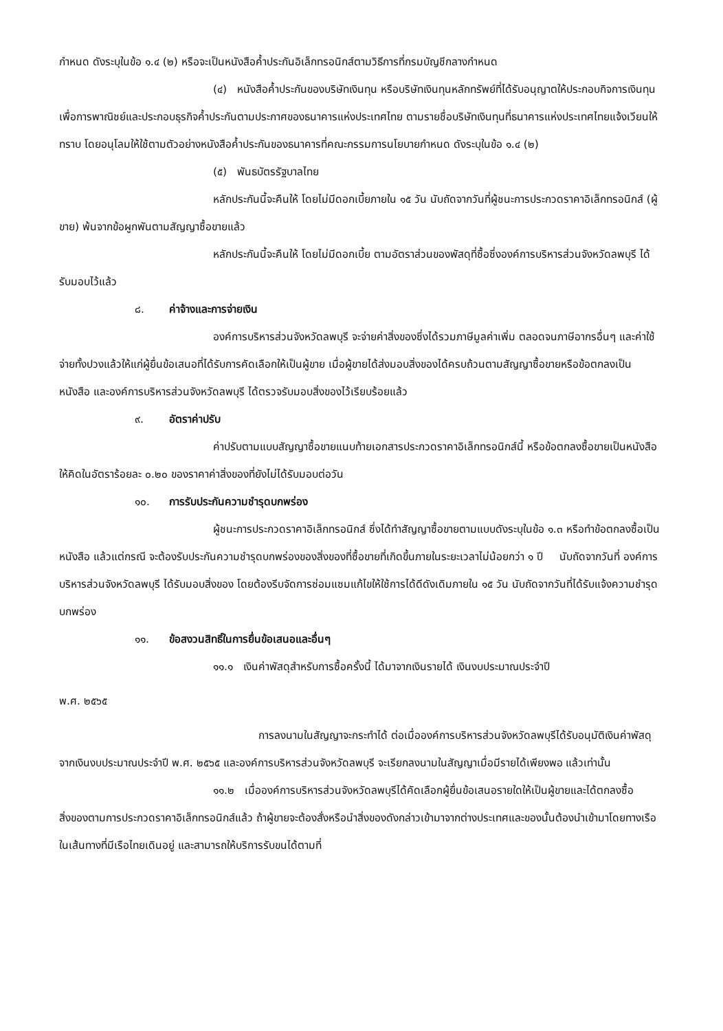กำหนด ดังระบุในข้อ ๑.๔ (๒) หรือจะเป็นหนังสือค้ำประกันอิเล็กทรอนิกส์ตามวิธีการที่กรมบัญชีกลางกำหนด
(๔) หนังสือค้ำประกันของบริษัทเงินทุน หรือบริษัทเงินทุนหลักทรัพย์ที่ได้รับอนุญาตให้ประกอบกิจการเงินทุนเพื่อการพาณิชย์และประกอบธุรกิจค้ำประกันตามประกาศของธนาคารแห่งประเทศไทย ตามรายชื่อบริษัทเงินทุนที่ธนาคารแห่งประเทศไทยแจ้งเวียนให้ทราบ โดยอนุโลมให้ใช้ตามตัวอย่างหนังสือค้ำประกันของธนาคารที่คณะกรรมการนโยบายกำหนด ดังระบุในข้อ ๑.๔ (๒)
(๕) พันธบัตรรัฐบาลไทย
หลักประกันนี้จะคืนให้ โดยไม่มีดอกเบี้ยภายใน ๑๕ วัน นับถัดจากวันที่ผู้ชนะการประกวดราคาอิเล็กทรอนิกส์ (ผู้ขาย) พ้นจากข้อผูกพันตามสัญญาซื้อขายแล้ว
หลักประกันนี้จะคืนให้ โดยไม่มีดอกเบี้ย ตามอัตราส่วนของพัสดุที่ซื้อซึ่งองค์การบริหารส่วนจังหวัดลพบุรี ได้รับมอบไว้แล้ว
๘. ค่าจ้างและการจ่ายเงิน
องค์การบริหารส่วนจังหวัดลพบุรี จะจ่ายค่าสิ่งของซึ่งได้รวมภาษีมูลค่าเพิ่ม ตลอดจนภาษีอากรอื่นๆ และค่าใช้จ่ายทั้งปวงแล้วให้แก่ผู้ยื่นข้อเสนอที่ได้รับการคัดเลือกให้เป็นผู้ขาย เมื่อผู้ขายได้ส่งมอบสิ่งของได้ครบถ้วนตามสัญญาซื้อขายหรือข้อตกลงเป็นหนังสือ และองค์การบริหารส่วนจังหวัดลพบุรี ได้ตรวจรับมอบสิ่งของไว้เรียบร้อยแล้ว
๙. อัตราค่าปรับ
ค่าปรับตามแบบสัญญาซื้อขายแนบท้ายเอกสารประกวดราคาอิเล็กทรอนิกส์นี้ หรือข้อตกลงซื้อขายเป็นหนังสือ ให้คิดในอัตราร้อยละ ๐.๒๐ ของราคาค่าสิ่งของที่ยังไม่ได้รับมอบต่อวัน
๑๐. การรับประกันความชำรุดบกพร่อง
ผู้ชนะการประกวดราคาอิเล็กทรอนิกส์ ซึ่งได้ทำสัญญาซื้อขายตามแบบดังระบุในข้อ ๑.๓ หรือทำข้อตกลงซื้อเป็นหนังสือ แล้วแต่กรณี จะต้องรับประกันความชำรุดบกพร่องของสิ่งของที่ซื้อขายที่เกิดขึ้นภายในระยะเวลาไม่น้อยกว่า ๑ ปี นับถัดจากวันที่ องค์การบริหารส่วนจังหวัดลพบุรี ได้รับมอบสิ่งของ โดยต้องรีบจัดการซ่อมแซมแก้ไขให้ใช้การได้ดีดังเดิมภายใน ๑๕ วัน นับถัดจากวันที่ได้รับแจ้งความชำรุดบกพร่อง
๑๑. ข้อสงวนสิทธิ์ในการยื่นข้อเสนอและอื่นๆ
๑๑.๑ เงินค่าพัสดุสำหรับการซื้อครั้งนี้ ได้มาจากเงินรายได้ เงินงบประมาณประจำปี
พ.ศ. ๒๕๖๕
การลงนามในสัญญาจะกระทำได้ ต่อเมื่อองค์การบริหารส่วนจังหวัดลพบุรีได้รับอนุมัติเงินค่าพัสดุจากเงินงบประมาณประจำปี พ.ศ. ๒๕๖๕ และองค์การบริหารส่วนจังหวัดลพบุรี จะเรียกลงนามในสัญญาเมื่อมีรายได้เพียงพอ แล้วเท่านั้น
๑๑.๒ เมื่อองค์การบริหารส่วนจังหวัดลพบุรีได้คัดเลือกผู้ยื่นข้อเสนอรายใดให้เป็นผู้ขายและได้ตกลงซื้อสิ่งของตามการประกวดราคาอิเล็กทรอนิกส์แล้ว ถ้าผู้ขายจะต้องสั่งหรือนำสิ่งของดังกล่าวเข้ามาจากต่างประเทศและของนั้นต้องนำเข้ามาโดยทางเรือในเส้นทางที่มีเรือไทยเดินอยู่ และสามารถให้บริการรับขนได้ตามที่